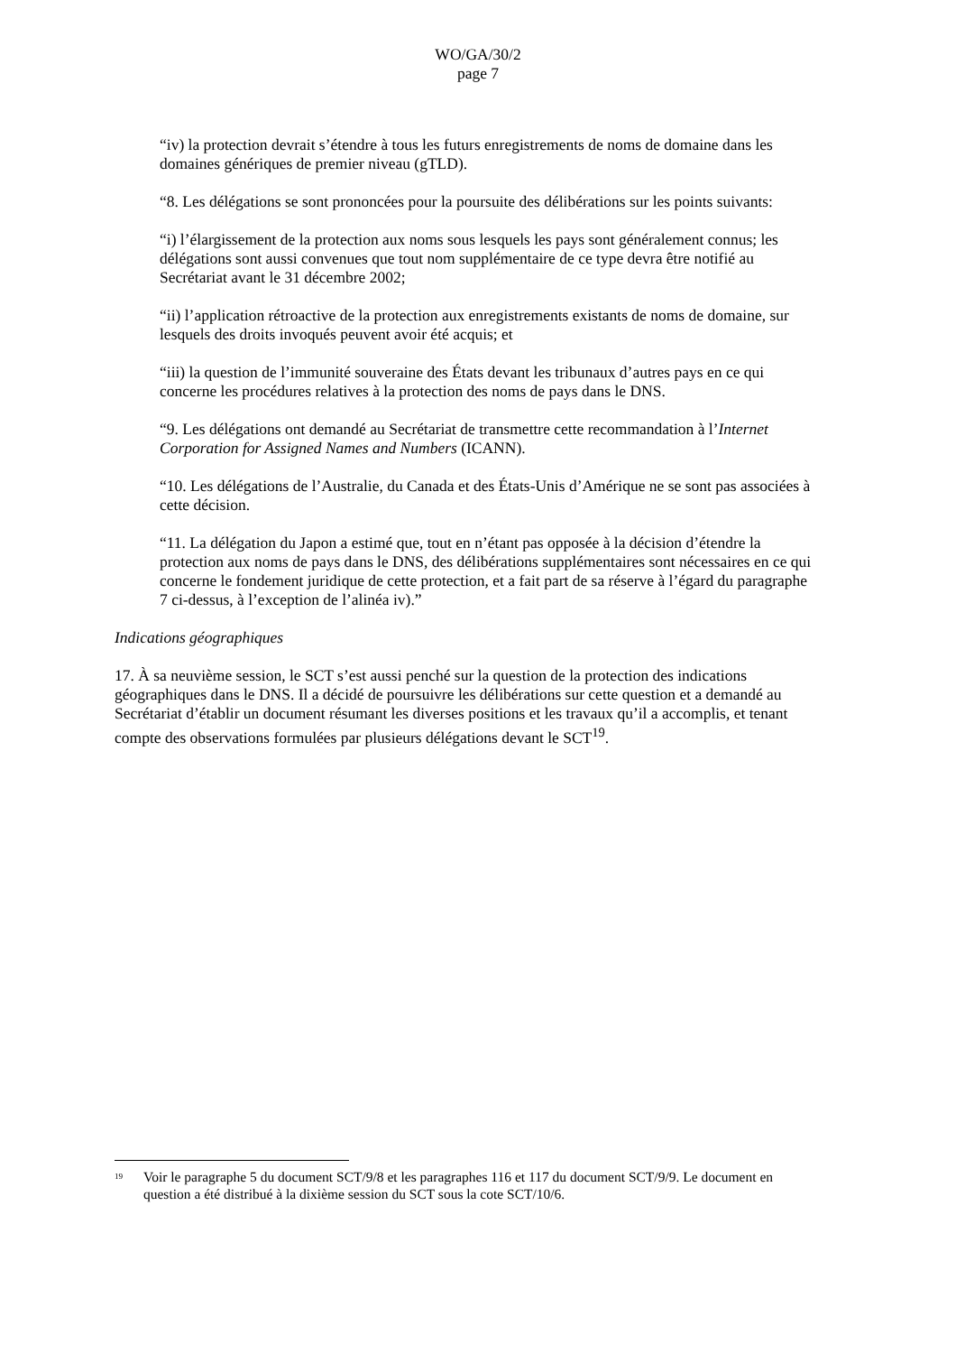WO/GA/30/2
page 7
“iv) la protection devrait s’étendre à tous les futurs enregistrements de noms de domaine dans les domaines génériques de premier niveau (gTLD).
“8. Les délégations se sont prononcées pour la poursuite des délibérations sur les points suivants:
“i) l’élargissement de la protection aux noms sous lesquels les pays sont généralement connus; les délégations sont aussi convenues que tout nom supplémentaire de ce type devra être notifié au Secrétariat avant le 31 décembre 2002;
“ii) l’application rétroactive de la protection aux enregistrements existants de noms de domaine, sur lesquels des droits invoqués peuvent avoir été acquis; et
“iii) la question de l’immunité souveraine des États devant les tribunaux d’autres pays en ce qui concerne les procédures relatives à la protection des noms de pays dans le DNS.
“9. Les délégations ont demandé au Secrétariat de transmettre cette recommandation à l’Internet Corporation for Assigned Names and Numbers (ICANN).
“10. Les délégations de l’Australie, du Canada et des États-Unis d’Amérique ne se sont pas associées à cette décision.
“11. La délégation du Japon a estimé que, tout en n’étant pas opposée à la décision d’étendre la protection aux noms de pays dans le DNS, des délibérations supplémentaires sont nécessaires en ce qui concerne le fondement juridique de cette protection, et a fait part de sa réserve à l’égard du paragraphe 7 ci-dessus, à l’exception de l’alinéa iv).”
Indications géographiques
17. À sa neuvième session, le SCT s’est aussi penché sur la question de la protection des indications géographiques dans le DNS. Il a décidé de poursuivre les délibérations sur cette question et a demandé au Secrétariat d’établir un document résumant les diverses positions et les travaux qu’il a accomplis, et tenant compte des observations formulées par plusieurs délégations devant le SCT<sup>19</sup>.
<sup>19</sup> Voir le paragraphe 5 du document SCT/9/8 et les paragraphes 116 et 117 du document SCT/9/9. Le document en question a été distribué à la dixième session du SCT sous la cote SCT/10/6.